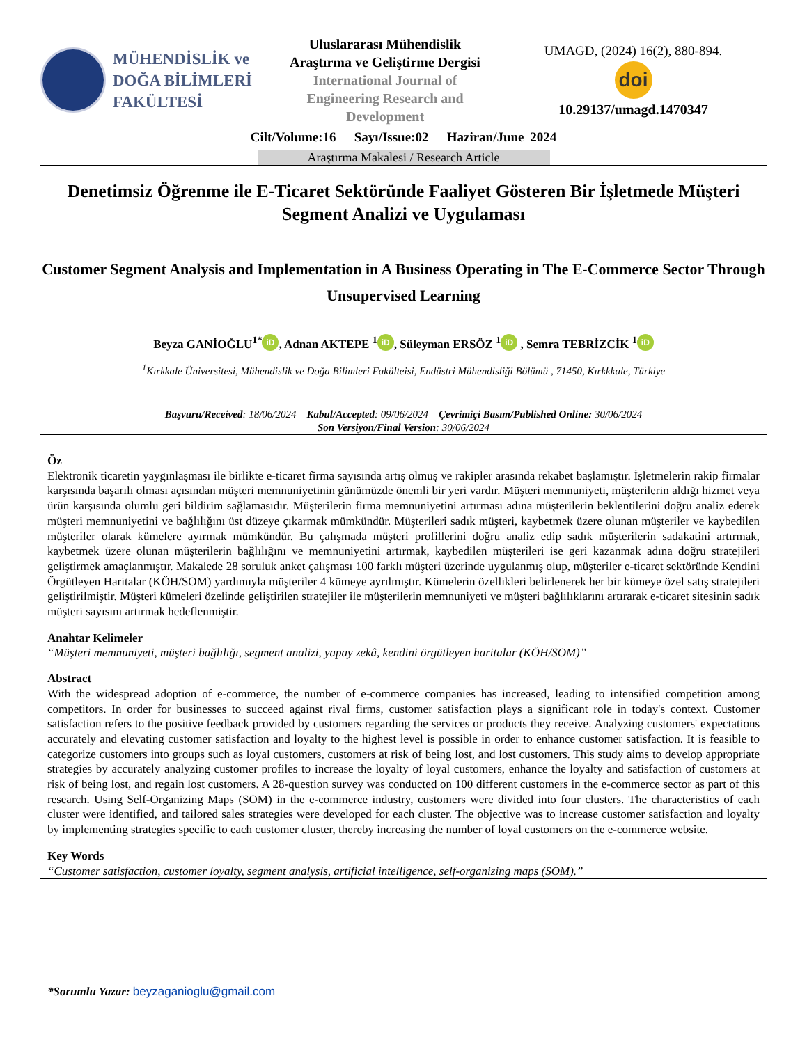MÜHENDİSLİK ve
DOĞA BİLİMLERİ
FAKÜLTESİ
Uluslararası Mühendislik
Araştırma ve Geliştirme Dergisi
International Journal of
Engineering Research and
Development
UMAGD, (2024) 16(2), 880-894.
doi
10.29137/umagd.1470347
Cilt/Volume:16 Sayı/Issue:02 Haziran/June 2024
Araştırma Makalesi / Research Article
Denetimsiz Öğrenme ile E-Ticaret Sektöründe Faaliyet Gösteren Bir İşletmede Müşteri Segment Analizi ve Uygulaması
Customer Segment Analysis and Implementation in A Business Operating in The E-Commerce Sector Through Unsupervised Learning
Beyza GANİOĞLU<sup>1*</sup> iD, Adnan AKTEPE <sup>1</sup> iD, Süleyman ERSÖZ <sup>1</sup> iD , Semra TEBRİZCİK <sup>1</sup> iD
<sup>1</sup> Kırkkale Üniversitesi, Mühendislik ve Doğa Bilimleri Fakülteisi, Endüstri Mühendisliği Bölümü , 71450, Kırkkkale, Türkiye
Başvuru/Received: 18/06/2024 Kabul/Accepted: 09/06/2024 Çevrimiçi Basım/Published Online: 30/06/2024
Son Versiyon/Final Version: 30/06/2024
Öz
Elektronik ticaretin yaygınlaşması ile birlikte e-ticaret firma sayısında artış olmuş ve rakipler arasında rekabet başlamıştır. İşletmelerin rakip firmalar karşısında başarılı olması açısından müşteri memnuniyetinin günümüzde önemli bir yeri vardır. Müşteri memnuniyeti, müşterilerin aldığı hizmet veya ürün karşısında olumlu geri bildirim sağlamasıdır. Müşterilerin firma memnuniyetini artırması adına müşterilerin beklentilerini doğru analiz ederek müşteri memnuniyetini ve bağlılığını üst düzeye çıkarmak mümkündür. Müşterileri sadık müşteri, kaybetmek üzere olunan müşteriler ve kaybedilen müşteriler olarak kümelere ayırmak mümkündür. Bu çalışmada müşteri profillerini doğru analiz edip sadık müşterilerin sadakatini artırmak, kaybetmek üzere olunan müşterilerin bağlılığını ve memnuniyetini artırmak, kaybedilen müşterileri ise geri kazanmak adına doğru stratejileri geliştirmek amaçlanmıştır. Makalede 28 soruluk anket çalışması 100 farklı müşteri üzerinde uygulanmış olup, müşteriler e-ticaret sektöründe Kendini Örgütleyen Haritalar (KÖH/SOM) yardımıyla müşteriler 4 kümeye ayrılmıştır. Kümelerin özellikleri belirlenerek her bir kümeye özel satış stratejileri geliştirilmiştir. Müşteri kümeleri özelinde geliştirilen stratejiler ile müşterilerin memnuniyeti ve müşteri bağlılıklarını artırarak e-ticaret sitesinin sadık müşteri sayısını artırmak hedeflenmiştir.
Anahtar Kelimeler
“Müşteri memnuniyeti, müşteri bağlılığı, segment analizi, yapay zekâ, kendini örgütleyen haritalar (KÖH/SOM)”
Abstract
With the widespread adoption of e-commerce, the number of e-commerce companies has increased, leading to intensified competition among competitors. In order for businesses to succeed against rival firms, customer satisfaction plays a significant role in today's context. Customer satisfaction refers to the positive feedback provided by customers regarding the services or products they receive. Analyzing customers' expectations accurately and elevating customer satisfaction and loyalty to the highest level is possible in order to enhance customer satisfaction. It is feasible to categorize customers into groups such as loyal customers, customers at risk of being lost, and lost customers. This study aims to develop appropriate strategies by accurately analyzing customer profiles to increase the loyalty of loyal customers, enhance the loyalty and satisfaction of customers at risk of being lost, and regain lost customers. A 28-question survey was conducted on 100 different customers in the e-commerce sector as part of this research. Using Self-Organizing Maps (SOM) in the e-commerce industry, customers were divided into four clusters. The characteristics of each cluster were identified, and tailored sales strategies were developed for each cluster. The objective was to increase customer satisfaction and loyalty by implementing strategies specific to each customer cluster, thereby increasing the number of loyal customers on the e-commerce website.
Key Words
“Customer satisfaction, customer loyalty, segment analysis, artificial intelligence, self-organizing maps (SOM).”
*Sorumlu Yazar: beyzaganioglu@gmail.com